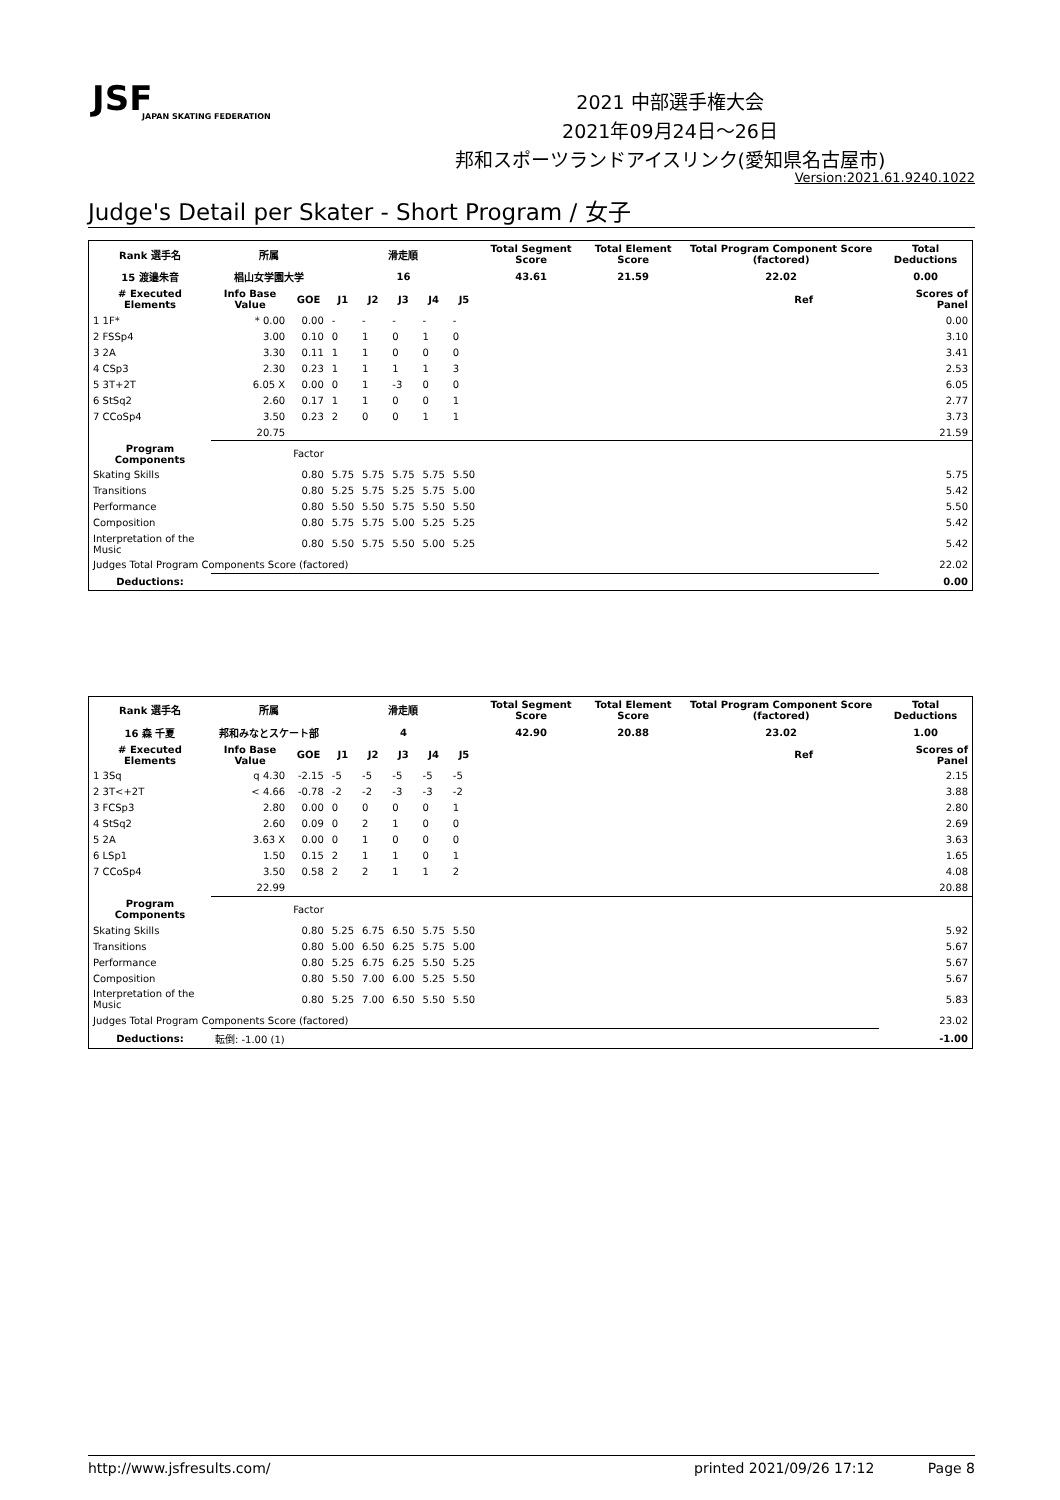JSF
JAPAN SKATING FEDERATION
2021 中部選手権大会
2021年09月24日～26日
邦和スポーツランドアイスリンク(愛知県名古屋市)
Version:2021.61.9240.1022
Judge's Detail per Skater - Short Program / 女子
| Rank 選手名 | 所属 | | 滑走順 | | | | | Total Segment Score | Total Element Score | Total Program Component Score (factored) | | Total Deductions |
| --- | --- | --- | --- | --- | --- | --- | --- | --- | --- | --- | --- | --- |
| 15 渡邉朱音 | 椙山女学園大学 | | 16 | | | | | 43.61 | 21.59 | 22.02 | | 0.00 |
| # Executed Elements | Info Base Value | GOE | J1 | J2 | J3 | J4 | J5 | | | | Ref | Scores of Panel |
| 1 1F* | * 0.00 | 0.00 | - | - | - | - | - | | | | | 0.00 |
| 2 FSSp4 | 3.00 | 0.10 | 0 | 1 | 0 | 1 | 0 | | | | | 3.10 |
| 3 2A | 3.30 | 0.11 | 1 | 1 | 0 | 0 | 0 | | | | | 3.41 |
| 4 CSp3 | 2.30 | 0.23 | 1 | 1 | 1 | 1 | 3 | | | | | 2.53 |
| 5 3T+2T | 6.05 X | 0.00 | 0 | 1 | -3 | 0 | 0 | | | | | 6.05 |
| 6 StSq2 | 2.60 | 0.17 | 1 | 1 | 0 | 0 | 1 | | | | | 2.77 |
| 7 CCoSp4 | 3.50 | 0.23 | 2 | 0 | 0 | 1 | 1 | | | | | 3.73 |
| | 20.75 | | | | | | | | | | | 21.59 |
| Program Components | | Factor | | | | | | | | | | |
| Skating Skills | | 0.80 | 5.75 | 5.75 | 5.75 | 5.75 | 5.50 | | | | | 5.75 |
| Transitions | | 0.80 | 5.25 | 5.75 | 5.25 | 5.75 | 5.00 | | | | | 5.42 |
| Performance | | 0.80 | 5.50 | 5.50 | 5.75 | 5.50 | 5.50 | | | | | 5.50 |
| Composition | | 0.80 | 5.75 | 5.75 | 5.00 | 5.25 | 5.25 | | | | | 5.42 |
| Interpretation of the Music | | 0.80 | 5.50 | 5.75 | 5.50 | 5.00 | 5.25 | | | | | 5.42 |
| Judges Total Program Components Score (factored) | | | | | | | | | | | | 22.02 |
| Deductions: | | | | | | | | | | | | 0.00 |
| Rank 選手名 | 所属 | | 滑走順 | | | | | Total Segment Score | Total Element Score | Total Program Component Score (factored) | | Total Deductions |
| --- | --- | --- | --- | --- | --- | --- | --- | --- | --- | --- | --- | --- |
| 16 森 千夏 | 邦和みなとスケート部 | | 4 | | | | | 42.90 | 20.88 | 23.02 | | 1.00 |
| # Executed Elements | Info Base Value | GOE | J1 | J2 | J3 | J4 | J5 | | | | Ref | Scores of Panel |
| 1 3Sq | q 4.30 | -2.15 | -5 | -5 | -5 | -5 | -5 | | | | | 2.15 |
| 2 3T<+2T | < 4.66 | -0.78 | -2 | -2 | -3 | -3 | -2 | | | | | 3.88 |
| 3 FCSp3 | 2.80 | 0.00 | 0 | 0 | 0 | 0 | 1 | | | | | 2.80 |
| 4 StSq2 | 2.60 | 0.09 | 0 | 2 | 1 | 0 | 0 | | | | | 2.69 |
| 5 2A | 3.63 X | 0.00 | 0 | 1 | 0 | 0 | 0 | | | | | 3.63 |
| 6 LSp1 | 1.50 | 0.15 | 2 | 1 | 1 | 0 | 1 | | | | | 1.65 |
| 7 CCoSp4 | 3.50 | 0.58 | 2 | 2 | 1 | 1 | 2 | | | | | 4.08 |
| | 22.99 | | | | | | | | | | | 20.88 |
| Program Components | | Factor | | | | | | | | | | |
| Skating Skills | | 0.80 | 5.25 | 6.75 | 6.50 | 5.75 | 5.50 | | | | | 5.92 |
| Transitions | | 0.80 | 5.00 | 6.50 | 6.25 | 5.75 | 5.00 | | | | | 5.67 |
| Performance | | 0.80 | 5.25 | 6.75 | 6.25 | 5.50 | 5.25 | | | | | 5.67 |
| Composition | | 0.80 | 5.50 | 7.00 | 6.00 | 5.25 | 5.50 | | | | | 5.67 |
| Interpretation of the Music | | 0.80 | 5.25 | 7.00 | 6.50 | 5.50 | 5.50 | | | | | 5.83 |
| Judges Total Program Components Score (factored) | | | | | | | | | | | | 23.02 |
| Deductions: | 転倒: -1.00 (1) | | | | | | | | | | | -1.00 |
http://www.jsfresults.com/ printed 2021/09/26 17:12 Page 8